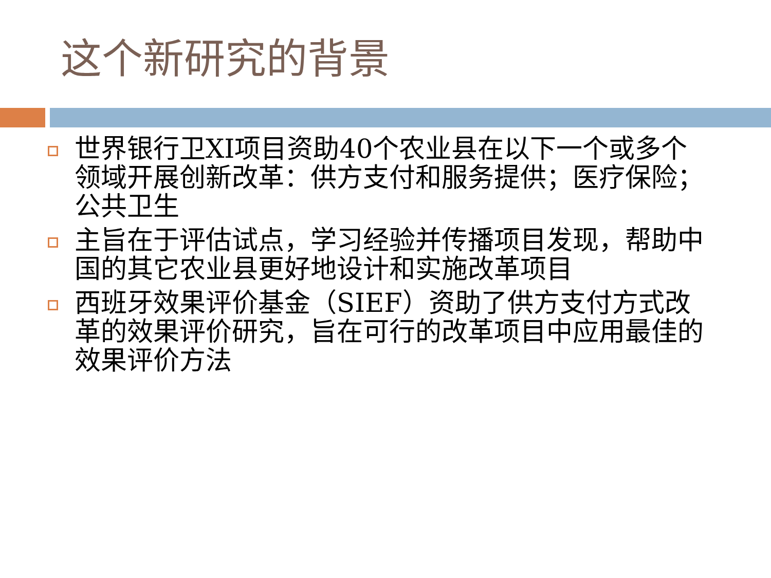这个新研究的背景
世界银行卫XI项目资助40个农业县在以下一个或多个领域开展创新改革：供方支付和服务提供；医疗保险；公共卫生
主旨在于评估试点，学习经验并传播项目发现，帮助中国的其它农业县更好地设计和实施改革项目
西班牙效果评价基金（SIEF）资助了供方支付方式改革的效果评价研究，旨在可行的改革项目中应用最佳的效果评价方法